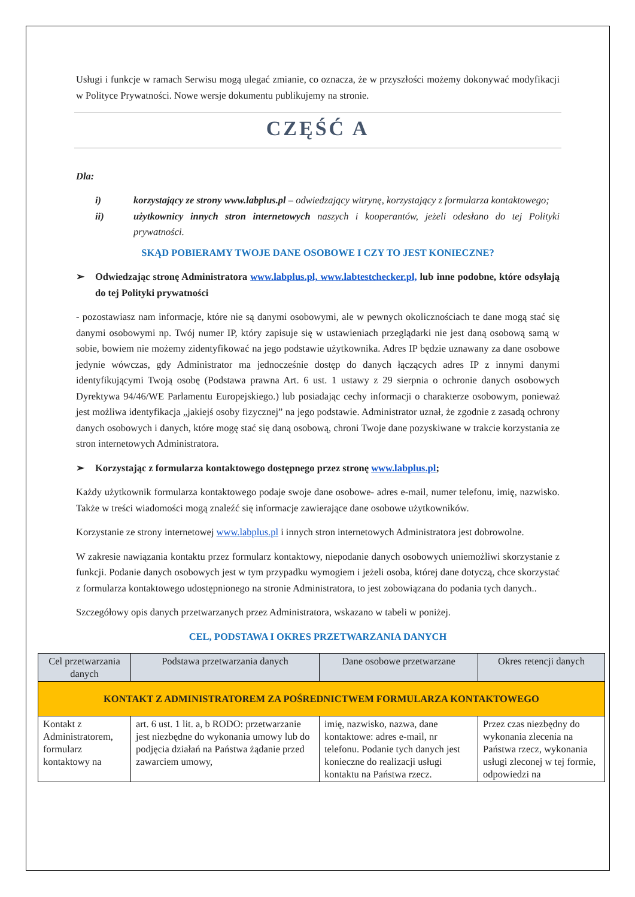Usługi i funkcje w ramach Serwisu mogą ulegać zmianie, co oznacza, że w przyszłości możemy dokonywać modyfikacji w Polityce Prywatności. Nowe wersje dokumentu publikujemy na stronie.
CZĘŚĆ A
Dla:
i) korzystający ze strony www.labplus.pl – odwiedzający witrynę, korzystający z formularza kontaktowego;
ii) użytkownicy innych stron internetowych naszych i kooperantów, jeżeli odesłano do tej Polityki prywatności.
SKĄD POBIERAMY TWOJE DANE OSOBOWE I CZY TO JEST KONIECZNE?
➢ Odwiedzając stronę Administratora www.labplus.pl, www.labtestchecker.pl, lub inne podobne, które odsyłają do tej Polityki prywatności
- pozostawiasz nam informacje, które nie są danymi osobowymi, ale w pewnych okolicznościach te dane mogą stać się danymi osobowymi np. Twój numer IP, który zapisuje się w ustawieniach przeglądarki nie jest daną osobową samą w sobie, bowiem nie możemy zidentyfikować na jego podstawie użytkownika. Adres IP będzie uznawany za dane osobowe jedynie wówczas, gdy Administrator ma jednocześnie dostęp do danych łączących adres IP z innymi danymi identyfikującymi Twoją osobę (Podstawa prawna Art. 6 ust. 1 ustawy z 29 sierpnia o ochronie danych osobowych Dyrektywa 94/46/WE Parlamentu Europejskiego.) lub posiadając cechy informacji o charakterze osobowym, ponieważ jest możliwa identyfikacja „jakiejś osoby fizycznej” na jego podstawie. Administrator uznał, że zgodnie z zasadą ochrony danych osobowych i danych, które mogę stać się daną osobową, chroni Twoje dane pozyskiwane w trakcie korzystania ze stron internetowych Administratora.
➢ Korzystając z formularza kontaktowego dostępnego przez stronę www.labplus.pl;
Każdy użytkownik formularza kontaktowego podaje swoje dane osobowe- adres e-mail, numer telefonu, imię, nazwisko. Także w treści wiadomości mogą znaleźć się informacje zawierające dane osobowe użytkowników.
Korzystanie ze strony internetowej www.labplus.pl i innych stron internetowych Administratora jest dobrowolne.
W zakresie nawiązania kontaktu przez formularz kontaktowy, niepodanie danych osobowych uniemożliwi skorzystanie z funkcji. Podanie danych osobowych jest w tym przypadku wymogiem i jeżeli osoba, której dane dotyczą, chce skorzystać z formularza kontaktowego udostępnionego na stronie Administratora, to jest zobowiązana do podania tych danych..
Szczegółowy opis danych przetwarzanych przez Administratora, wskazano w tabeli w poniżej.
CEL, PODSTAWA I OKRES PRZETWARZANIA DANYCH
| Cel przetwarzania danych | Podstawa przetwarzania danych | Dane osobowe przetwarzane | Okres retencji danych |
| --- | --- | --- | --- |
| KONTAKT Z ADMINISTRATOREM ZA POŚREDNICTWEM FORMULARZA KONTAKTOWEGO | | | |
| Kontakt z Administratorem, formularz kontaktowy na | art. 6 ust. 1 lit. a, b RODO: przetwarzanie jest niezbędne do wykonania umowy lub do podjęcia działań na Państwa żądanie przed zawarciem umowy, | imię, nazwisko, nazwa, dane kontaktowe: adres e-mail, nr telefonu. Podanie tych danych jest konieczne do realizacji usługi kontaktu na Państwa rzecz. | Przez czas niezbędny do wykonania zlecenia na Państwa rzecz, wykonania usługi zleconej w tej formie, odpowiedzi na |